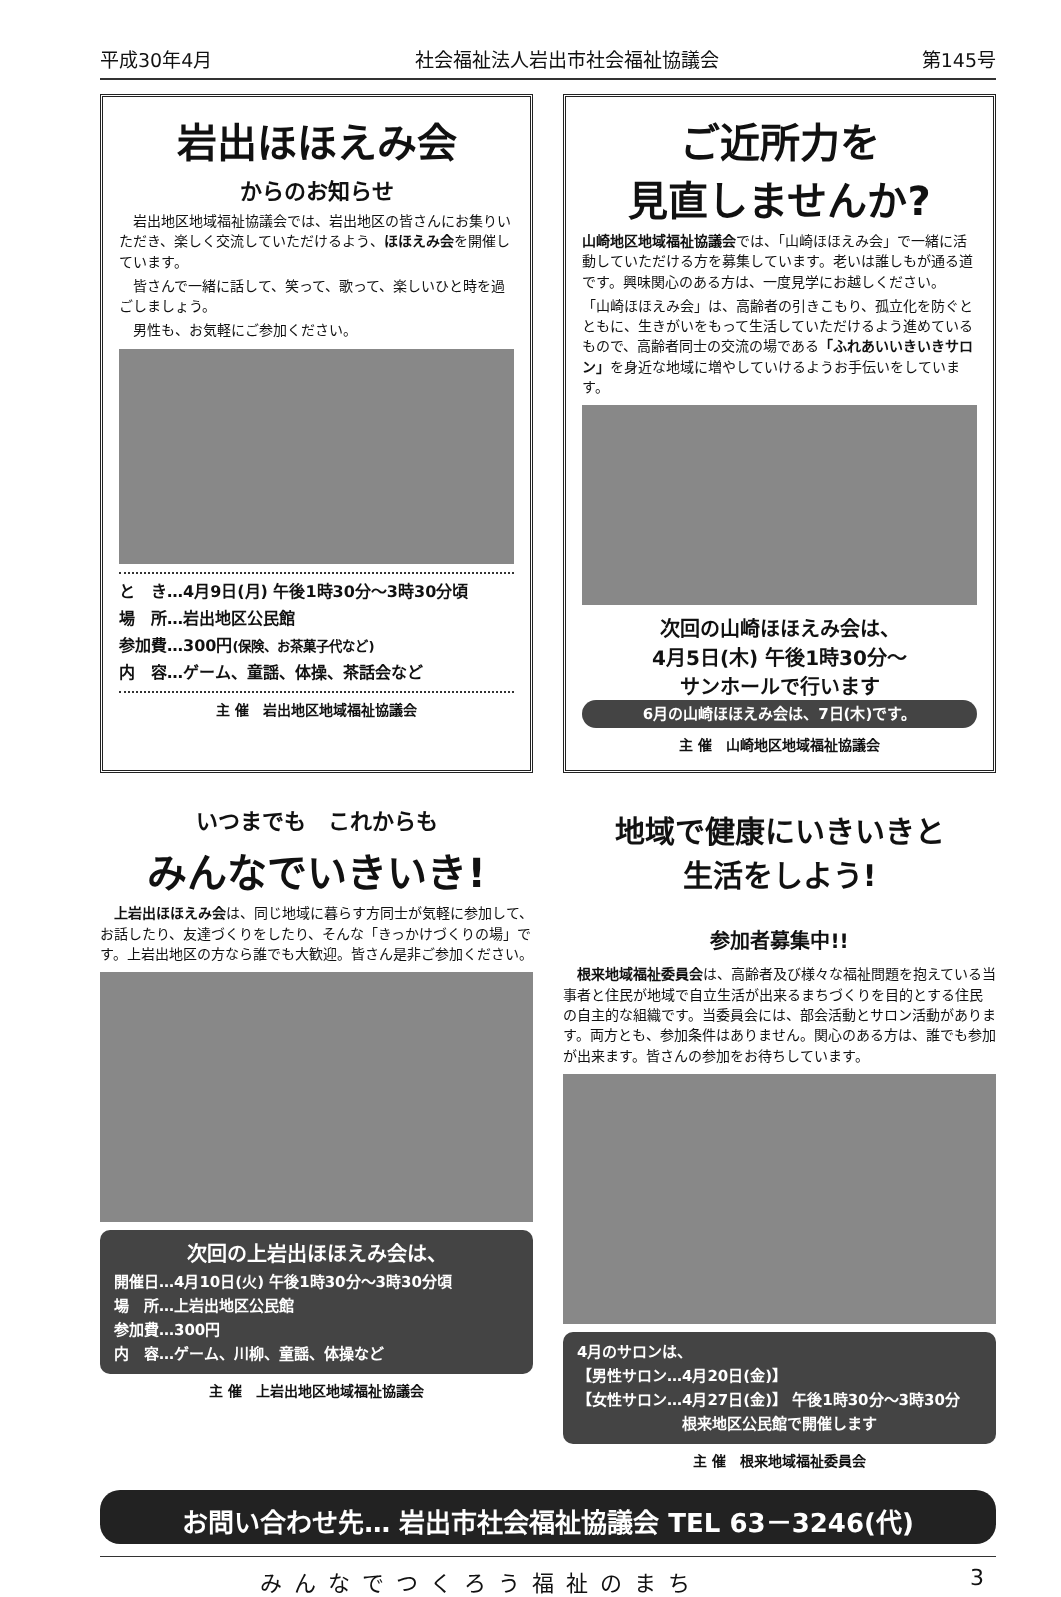平成30年4月 社会福祉法人岩出市社会福祉協議会 第145号
岩出ほほえみ会
からのお知らせ
　岩出地区地域福祉協議会では、岩出地区の皆さんにお集りいただき、楽しく交流していただけるよう、ほほえみ会を開催しています。
　皆さんで一緒に話して、笑って、歌って、楽しいひと時を過ごしましょう。
　男性も、お気軽にご参加ください。
と　き…4月9日(月) 午後1時30分～3時30分頃
場　所…岩出地区公民館
参加費…300円(保険、お茶菓子代など)
内　容…ゲーム、童謡、体操、茶話会など
主 催　岩出地区地域福祉協議会
ご近所力を
見直しませんか?
山崎地区地域福祉協議会では、「山崎ほほえみ会」で一緒に活動していただける方を募集しています。老いは誰しもが通る道です。興味関心のある方は、一度見学にお越しください。
「山崎ほほえみ会」は、高齢者の引きこもり、孤立化を防ぐとともに、生きがいをもって生活していただけるよう進めているもので、高齢者同士の交流の場である「ふれあいいきいきサロン」を身近な地域に増やしていけるようお手伝いをしています。
次回の山崎ほほえみ会は、
4月5日(木) 午後1時30分～
サンホールで行います
6月の山崎ほほえみ会は、7日(木)です。
主 催　山崎地区地域福祉協議会
いつまでも　これからも
みんなでいきいき!
　上岩出ほほえみ会は、同じ地域に暮らす方同士が気軽に参加して、お話したり、友達づくりをしたり、そんな「きっかけづくりの場」です。上岩出地区の方なら誰でも大歓迎。皆さん是非ご参加ください。
次回の上岩出ほほえみ会は、
開催日…4月10日(火) 午後1時30分～3時30分頃
場　所…上岩出地区公民館
参加費…300円
内　容…ゲーム、川柳、童謡、体操など
主 催　上岩出地区地域福祉協議会
地域で健康にいきいきと
生活をしよう!
参加者募集中!!
　根来地域福祉委員会は、高齢者及び様々な福祉問題を抱えている当事者と住民が地域で自立生活が出来るまちづくりを目的とする住民の自主的な組織です。当委員会には、部会活動とサロン活動があります。両方とも、参加条件はありません。関心のある方は、誰でも参加が出来ます。皆さんの参加をお待ちしています。
4月のサロンは、
【男性サロン…4月20日(金)】
【女性サロン…4月27日(金)】 午後1時30分～3時30分
根来地区公民館で開催します
主 催　根来地域福祉委員会
お問い合わせ先… 岩出市社会福祉協議会 TEL 63－3246(代)
みんなでつくろう福祉のまち 3